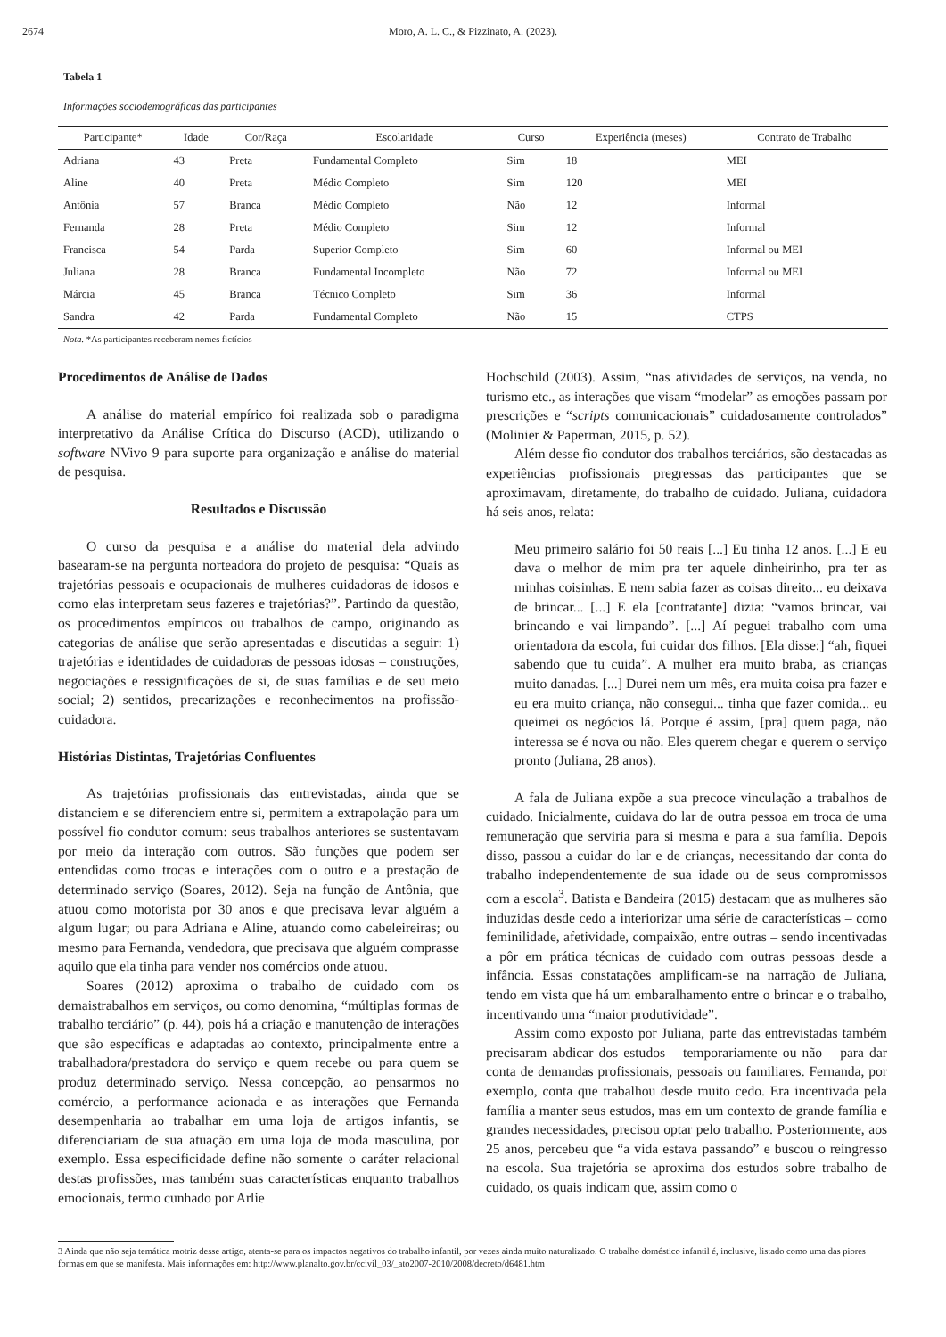2674 Moro, A. L. C., & Pizzinato, A. (2023).
Tabela 1
Informações sociodemográficas das participantes
| Participante* | Idade | Cor/Raça | Escolaridade | Curso | Experiência (meses) | Contrato de Trabalho |
| --- | --- | --- | --- | --- | --- | --- |
| Adriana | 43 | Preta | Fundamental Completo | Sim | 18 | MEI |
| Aline | 40 | Preta | Médio Completo | Sim | 120 | MEI |
| Antônia | 57 | Branca | Médio Completo | Não | 12 | Informal |
| Fernanda | 28 | Preta | Médio Completo | Sim | 12 | Informal |
| Francisca | 54 | Parda | Superior Completo | Sim | 60 | Informal ou MEI |
| Juliana | 28 | Branca | Fundamental Incompleto | Não | 72 | Informal ou MEI |
| Márcia | 45 | Branca | Técnico Completo | Sim | 36 | Informal |
| Sandra | 42 | Parda | Fundamental Completo | Não | 15 | CTPS |
Nota. *As participantes receberam nomes fictícios
Procedimentos de Análise de Dados
A análise do material empírico foi realizada sob o paradigma interpretativo da Análise Crítica do Discurso (ACD), utilizando o software NVivo 9 para suporte para organização e análise do material de pesquisa.
Resultados e Discussão
O curso da pesquisa e a análise do material dela advindo basearam-se na pergunta norteadora do projeto de pesquisa: “Quais as trajetórias pessoais e ocupacionais de mulheres cuidadoras de idosos e como elas interpretam seus fazeres e trajetórias?”. Partindo da questão, os procedimentos empíricos ou trabalhos de campo, originando as categorias de análise que serão apresentadas e discutidas a seguir: 1) trajetórias e identidades de cuidadoras de pessoas idosas – construções, negociações e ressignificações de si, de suas famílias e de seu meio social; 2) sentidos, precarizações e reconhecimentos na profissão-cuidadora.
Histórias Distintas, Trajetórias Confluentes
As trajetórias profissionais das entrevistadas, ainda que se distanciem e se diferenciem entre si, permitem a extrapolação para um possível fio condutor comum: seus trabalhos anteriores se sustentavam por meio da interação com outros. São funções que podem ser entendidas como trocas e interações com o outro e a prestação de determinado serviço (Soares, 2012). Seja na função de Antônia, que atuou como motorista por 30 anos e que precisava levar alguém a algum lugar; ou para Adriana e Aline, atuando como cabeleireiras; ou mesmo para Fernanda, vendedora, que precisava que alguém comprasse aquilo que ela tinha para vender nos comércios onde atuou.
Soares (2012) aproxima o trabalho de cuidado com os demaistrabalhos em serviços, ou como denomina, “múltiplas formas de trabalho terciário” (p. 44), pois há a criação e manutenção de interações que são específicas e adaptadas ao contexto, principalmente entre a trabalhadora/prestadora do serviço e quem recebe ou para quem se produz determinado serviço. Nessa concepção, ao pensarmos no comércio, a performance acionada e as interações que Fernanda desempenharia ao trabalhar em uma loja de artigos infantis, se diferenciariam de sua atuação em uma loja de moda masculina, por exemplo. Essa especificidade define não somente o caráter relacional destas profissões, mas também suas características enquanto trabalhos emocionais, termo cunhado por Arlie
Hochschild (2003). Assim, “nas atividades de serviços, na venda, no turismo etc., as interações que visam “modelar” as emoções passam por prescrições e “scripts comunicacionais” cuidadosamente controlados” (Molinier & Paperman, 2015, p. 52).
Além desse fio condutor dos trabalhos terciários, são destacadas as experiências profissionais pregressas das participantes que se aproximavam, diretamente, do trabalho de cuidado. Juliana, cuidadora há seis anos, relata:
Meu primeiro salário foi 50 reais [...] Eu tinha 12 anos. [...] E eu dava o melhor de mim pra ter aquele dinheirinho, pra ter as minhas coisinhas. E nem sabia fazer as coisas direito... eu deixava de brincar... [...] E ela [contratante] dizia: “vamos brincar, vai brincando e vai limpando”. [...] Aí peguei trabalho com uma orientadora da escola, fui cuidar dos filhos. [Ela disse:] “ah, fiquei sabendo que tu cuida”. A mulher era muito braba, as crianças muito danadas. [...] Durei nem um mês, era muita coisa pra fazer e eu era muito criança, não consegui... tinha que fazer comida... eu queimei os negócios lá. Porque é assim, [pra] quem paga, não interessa se é nova ou não. Eles querem chegar e querem o serviço pronto (Juliana, 28 anos).
A fala de Juliana expõe a sua precoce vinculação a trabalhos de cuidado. Inicialmente, cuidava do lar de outra pessoa em troca de uma remuneração que serviria para si mesma e para a sua família. Depois disso, passou a cuidar do lar e de crianças, necessitando dar conta do trabalho independentemente de sua idade ou de seus compromissos com a escola<sup>3</sup>. Batista e Bandeira (2015) destacam que as mulheres são induzidas desde cedo a interiorizar uma série de características – como feminilidade, afetividade, compaixão, entre outras – sendo incentivadas a pôr em prática técnicas de cuidado com outras pessoas desde a infância. Essas constatações amplificam-se na narração de Juliana, tendo em vista que há um embaralhamento entre o brincar e o trabalho, incentivando uma “maior produtividade”.
Assim como exposto por Juliana, parte das entrevistadas também precisaram abdicar dos estudos – temporariamente ou não – para dar conta de demandas profissionais, pessoais ou familiares. Fernanda, por exemplo, conta que trabalhou desde muito cedo. Era incentivada pela família a manter seus estudos, mas em um contexto de grande família e grandes necessidades, precisou optar pelo trabalho. Posteriormente, aos 25 anos, percebeu que “a vida estava passando” e buscou o reingresso na escola. Sua trajetória se aproxima dos estudos sobre trabalho de cuidado, os quais indicam que, assim como o
3 Ainda que não seja temática motriz desse artigo, atenta-se para os impactos negativos do trabalho infantil, por vezes ainda muito naturalizado. O trabalho doméstico infantil é, inclusive, listado como uma das piores formas em que se manifesta. Mais informações em: http://www.planalto.gov.br/ccivil_03/_ato2007-2010/2008/decreto/d6481.htm